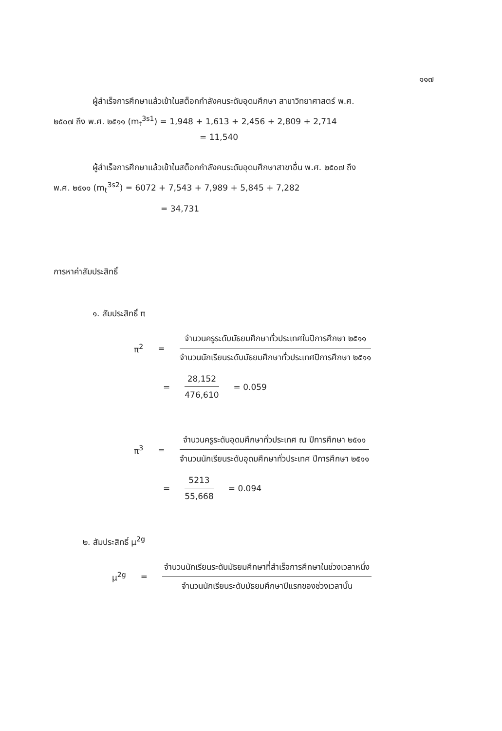๑๑๗
ผู้สำเร็จการศึกษาแล้วเข้าในสต็อกกำลังคนระดับอุดมศึกษา สาขาวิทยาศาสตร์ พ.ศ.
๒๕๐๗ ถึง พ.ศ. ๒๕๑๑ (m<sub>t</sub><sup>3s1</sup>) = 1,948 + 1,613 + 2,456 + 2,809 + 2,714
= 11,540
ผู้สำเร็จการศึกษาแล้วเข้าในสต็อกกำลังคนระดับอุดมศึกษาสาขาอื่น พ.ศ. ๒๕๐๗ ถึง
พ.ศ. ๒๕๑๑ (m<sub>t</sub><sup>3s2</sup>) = 6072 + 7,543 + 7,989 + 5,845 + 7,282
= 34,731
การหาค่าสัมประสิทธิ์
๑. สัมประสิทธิ์ π
π<sup>2</sup> =
จำนวนครูระดับมัธยมศึกษาทั่วประเทศในปีการศึกษา ๒๕๑๑
จำนวนนักเรียนระดับมัธยมศึกษาทั่วประเทศปีการศึกษา ๒๕๑๑
=
28,152
476,610
= 0.059
π<sup>3</sup> =
จำนวนครูระดับอุดมศึกษาทั่วประเทศ ณ ปีการศึกษา ๒๕๑๑
จำนวนนักเรียนระดับอุดมศึกษาทั่วประเทศ ปีการศึกษา ๒๕๑๑
=
5213
55,668
= 0.094
๒. สัมประสิทธิ์ μ<sup>2g</sup>
μ<sup>2g</sup> =
จำนวนนักเรียนระดับมัธยมศึกษาที่สำเร็จการศึกษาในช่วงเวลาหนึ่ง
จำนวนนักเรียนระดับมัธยมศึกษาปีแรกของช่วงเวลานั้น